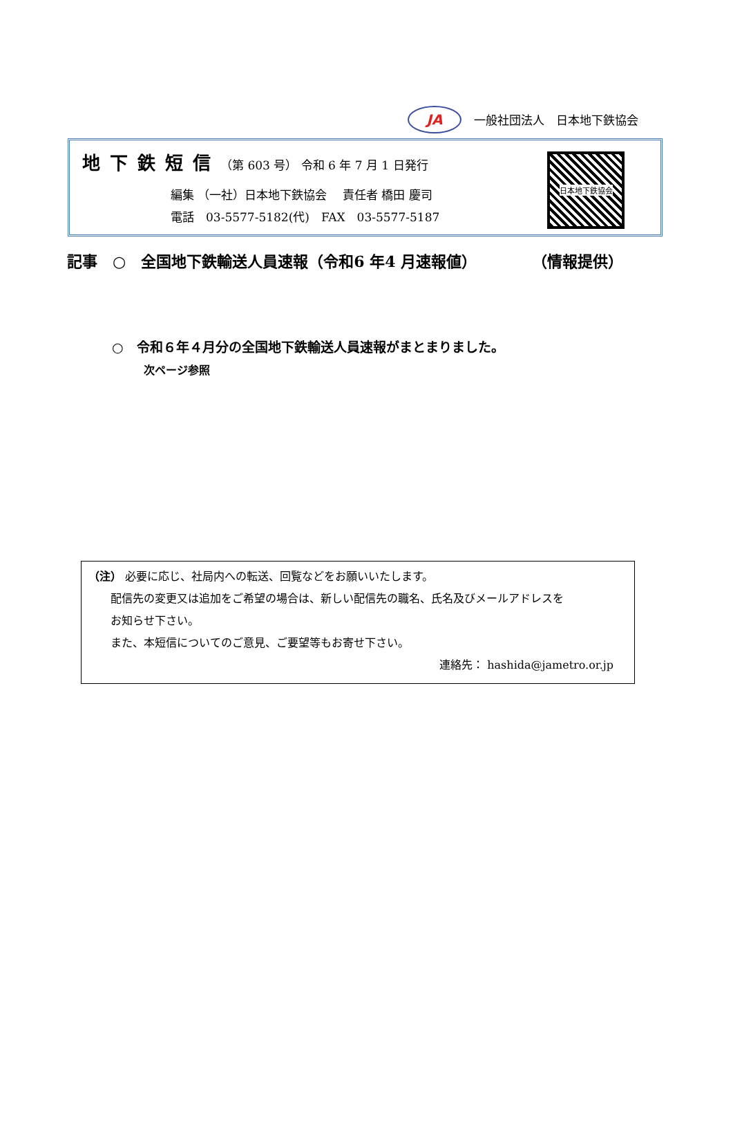JA
一般社団法人　日本地下鉄協会
地下鉄短信（第 603 号） 令和 6 年 7 月 1 日発行
編集 （一社）日本地下鉄協会　 責任者 橋田 慶司
電話　03-5577-5182(代)　FAX　03-5577-5187
日本地下鉄協会
記事　○　全国地下鉄輸送人員速報（令和6 年4 月速報値） （情報提供）
○　令和６年４月分の全国地下鉄輸送人員速報がまとまりました。
次ページ参照
（注） 必要に応じ、社局内への転送、回覧などをお願いいたします。
　　配信先の変更又は追加をご希望の場合は、新しい配信先の職名、氏名及びメールアドレスを
　　お知らせ下さい。
　　また、本短信についてのご意見、ご要望等もお寄せ下さい。
連絡先： hashida@jametro.or.jp